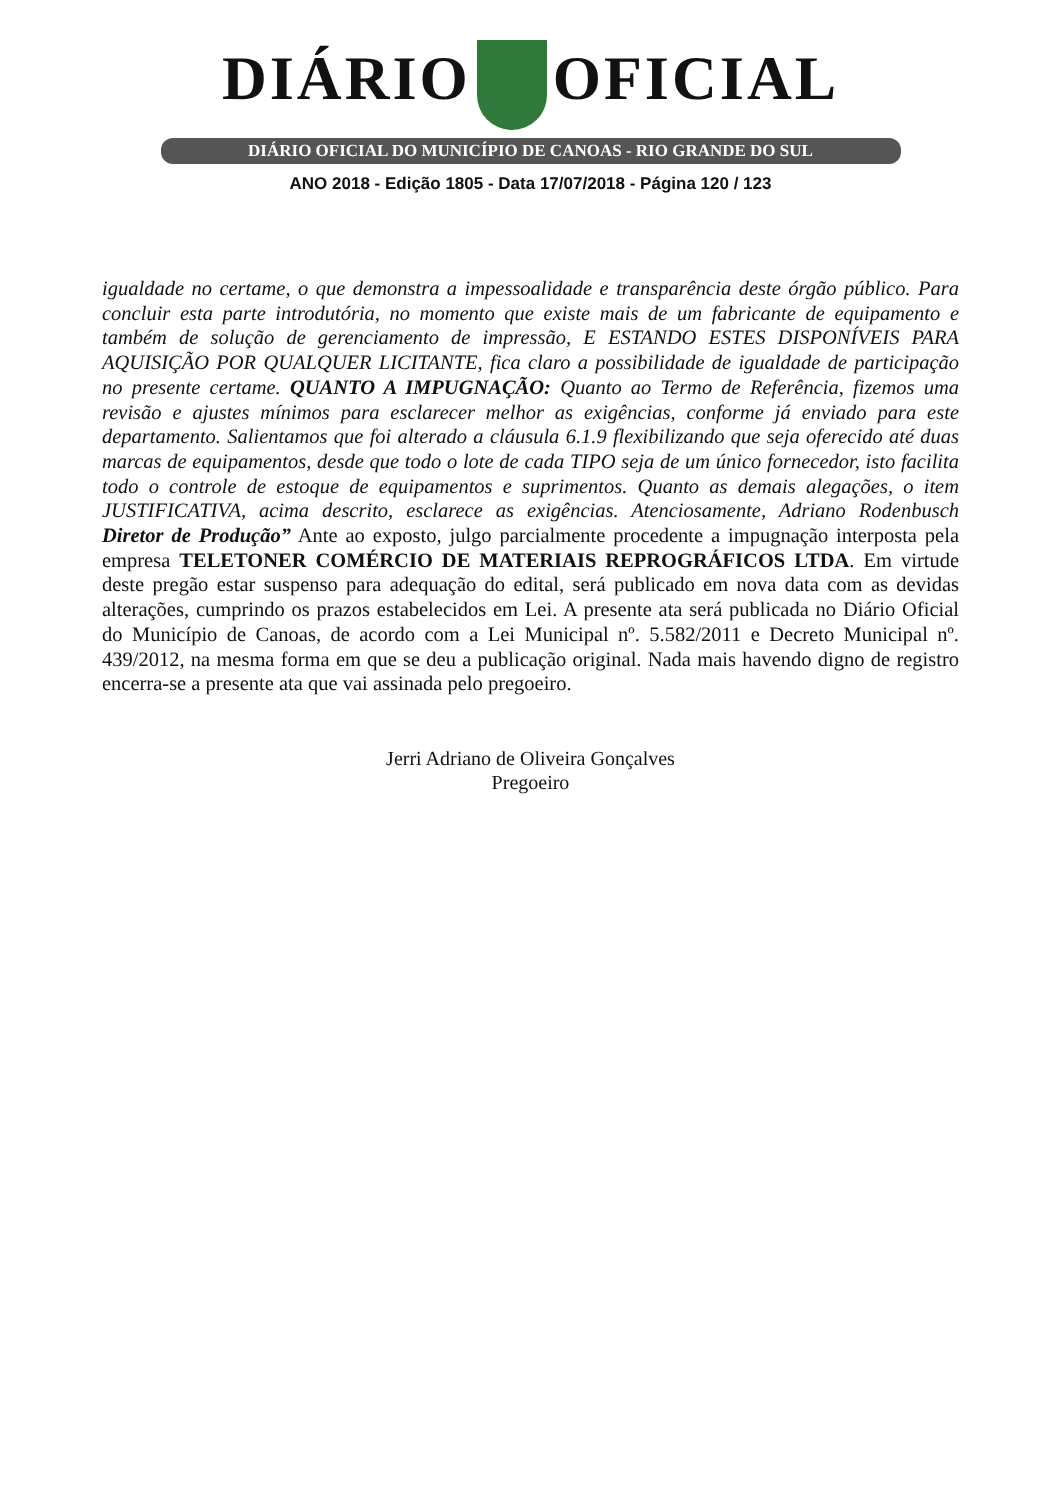DIÁRIO OFICIAL
DIÁRIO OFICIAL DO MUNICÍPIO DE CANOAS - RIO GRANDE DO SUL
ANO 2018 - Edição 1805 - Data 17/07/2018 - Página 120 / 123
igualdade no certame, o que demonstra a impessoalidade e transparência deste órgão público. Para concluir esta parte introdutória, no momento que existe mais de um fabricante de equipamento e também de solução de gerenciamento de impressão, E ESTANDO ESTES DISPONÍVEIS PARA AQUISIÇÃO POR QUALQUER LICITANTE, fica claro a possibilidade de igualdade de participação no presente certame. QUANTO A IMPUGNAÇÃO: Quanto ao Termo de Referência, fizemos uma revisão e ajustes mínimos para esclarecer melhor as exigências, conforme já enviado para este departamento. Salientamos que foi alterado a cláusula 6.1.9 flexibilizando que seja oferecido até duas marcas de equipamentos, desde que todo o lote de cada TIPO seja de um único fornecedor, isto facilita todo o controle de estoque de equipamentos e suprimentos. Quanto as demais alegações, o item JUSTIFICATIVA, acima descrito, esclarece as exigências. Atenciosamente, Adriano Rodenbusch Diretor de Produção” Ante ao exposto, julgo parcialmente procedente a impugnação interposta pela empresa TELETONER COMÉRCIO DE MATERIAIS REPROGRÁFICOS LTDA. Em virtude deste pregão estar suspenso para adequação do edital, será publicado em nova data com as devidas alterações, cumprindo os prazos estabelecidos em Lei. A presente ata será publicada no Diário Oficial do Município de Canoas, de acordo com a Lei Municipal nº. 5.582/2011 e Decreto Municipal nº. 439/2012, na mesma forma em que se deu a publicação original. Nada mais havendo digno de registro encerra-se a presente ata que vai assinada pelo pregoeiro.
Jerri Adriano de Oliveira Gonçalves
Pregoeiro